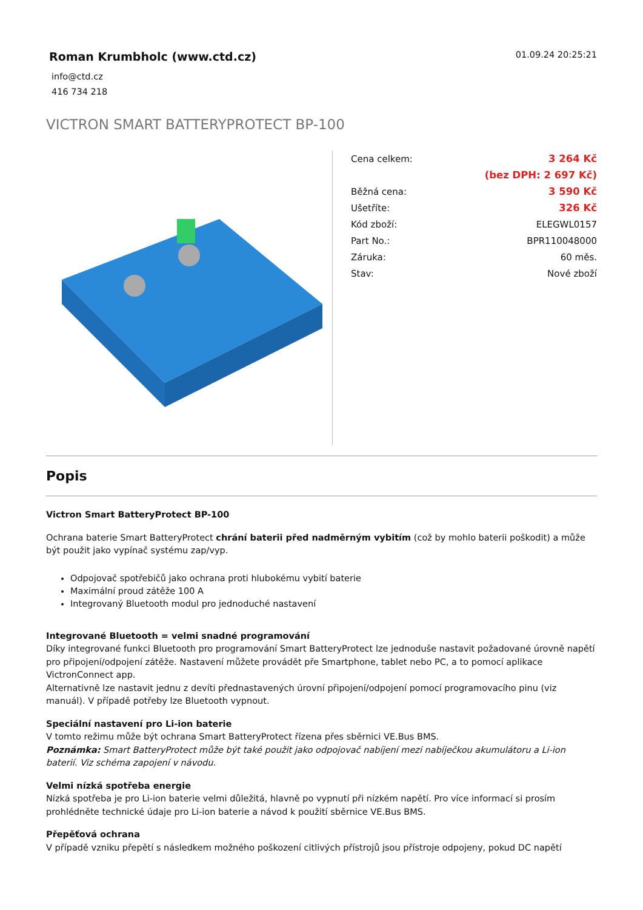Roman Krumbholc (www.ctd.cz)
info@ctd.cz
416 734 218
01.09.24 20:25:21
VICTRON SMART BATTERYPROTECT BP-100
| Cena celkem: | 3 264 Kč |
| | (bez DPH: 2 697 Kč) |
| Běžná cena: | 3 590 Kč |
| Ušetříte: | 326 Kč |
| Kód zboží: | ELEGWL0157 |
| Part No.: | BPR110048000 |
| Záruka: | 60 měs. |
| Stav: | Nové zboží |
Popis
Victron Smart BatteryProtect BP-100
Ochrana baterie Smart BatteryProtect chrání baterii před nadměrným vybitím (což by mohlo baterii poškodit) a může být použit jako vypínač systému zap/vyp.
Odpojovač spotřebičů jako ochrana proti hlubokému vybití baterie
Maximální proud zátěže 100 A
Integrovaný Bluetooth modul pro jednoduché nastavení
Integrované Bluetooth = velmi snadné programování
Díky integrované funkci Bluetooth pro programování Smart BatteryProtect lze jednoduše nastavit požadované úrovně napětí pro připojení/odpojení zátěže. Nastavení můžete provádět pře Smartphone, tablet nebo PC, a to pomocí aplikace VictronConnect app.
Alternativně lze nastavit jednu z devíti přednastavených úrovní připojení/odpojení pomocí programovacího pinu (viz manuál). V případě potřeby lze Bluetooth vypnout.
Speciální nastavení pro Li-ion baterie
V tomto režimu může být ochrana Smart BatteryProtect řízena přes sběrnici VE.Bus BMS.
Poznámka: Smart BatteryProtect může být také použit jako odpojovač nabíjení mezi nabíječkou akumulátoru a Li-ion baterií. Viz schéma zapojení v návodu.
Velmi nízká spotřeba energie
Nízká spotřeba je pro Li-ion baterie velmi důležitá, hlavně po vypnutí při nízkém napětí. Pro více informací si prosím prohlédněte technické údaje pro Li-ion baterie a návod k použití sběrnice VE.Bus BMS.
Přepěťová ochrana
V případě vzniku přepětí s následkem možného poškození citlivých přístrojů jsou přístroje odpojeny, pokud DC napětí